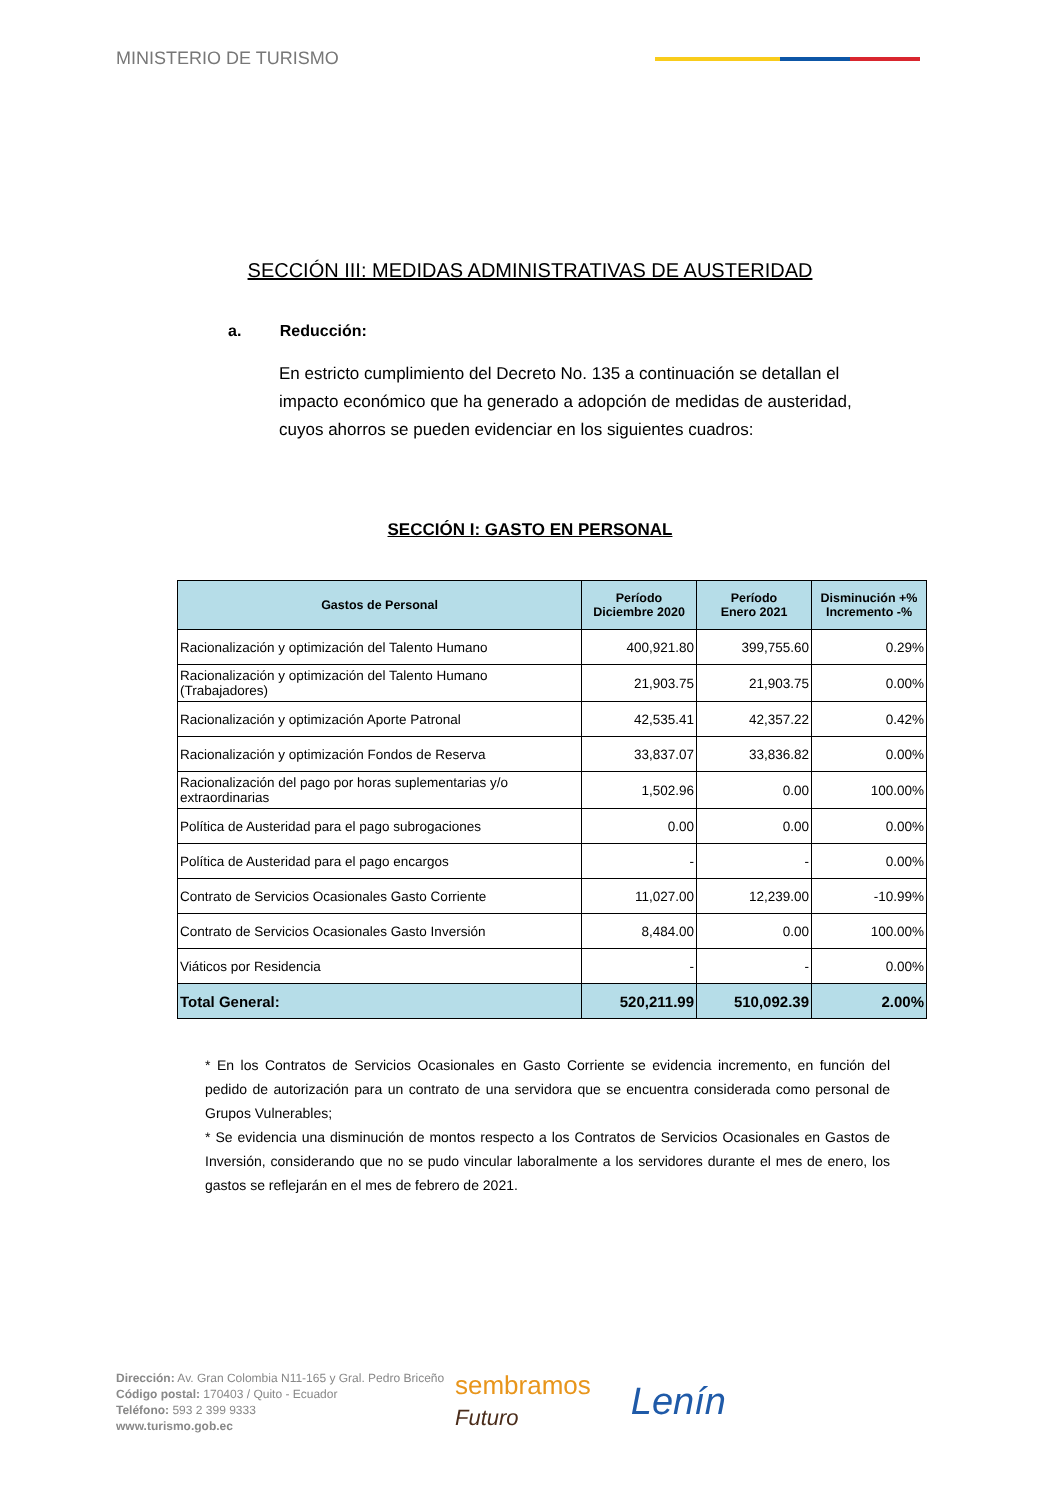MINISTERIO DE TURISMO
SECCIÓN III: MEDIDAS ADMINISTRATIVAS DE AUSTERIDAD
a. Reducción:
En estricto cumplimiento del Decreto No. 135 a continuación se detallan el impacto económico que ha generado a adopción de medidas de austeridad, cuyos ahorros se pueden evidenciar en los siguientes cuadros:
SECCIÓN I: GASTO EN PERSONAL
| Gastos de Personal | Período Diciembre 2020 | Período Enero 2021 | Disminución +% Incremento -% |
| --- | --- | --- | --- |
| Racionalización y optimización del Talento Humano | 400,921.80 | 399,755.60 | 0.29% |
| Racionalización y optimización del Talento Humano (Trabajadores) | 21,903.75 | 21,903.75 | 0.00% |
| Racionalización y optimización Aporte Patronal | 42,535.41 | 42,357.22 | 0.42% |
| Racionalización y optimización Fondos de Reserva | 33,837.07 | 33,836.82 | 0.00% |
| Racionalización del pago por horas suplementarias y/o extraordinarias | 1,502.96 | 0.00 | 100.00% |
| Política de Austeridad para el pago subrogaciones | 0.00 | 0.00 | 0.00% |
| Política de Austeridad para el pago encargos | - | - | 0.00% |
| Contrato de Servicios Ocasionales Gasto Corriente | 11,027.00 | 12,239.00 | -10.99% |
| Contrato de Servicios Ocasionales Gasto Inversión | 8,484.00 | 0.00 | 100.00% |
| Viáticos por Residencia | - | - | 0.00% |
| Total General: | 520,211.99 | 510,092.39 | 2.00% |
* En los Contratos de Servicios Ocasionales en Gasto Corriente se evidencia incremento, en función del pedido de autorización para un contrato de una servidora que se encuentra considerada como personal de Grupos Vulnerables;
* Se evidencia una disminución de montos respecto a los Contratos de Servicios Ocasionales en Gastos de Inversión, considerando que no se pudo vincular laboralmente a los servidores durante el mes de enero, los gastos se reflejarán en el mes de febrero de 2021.
Dirección: Av. Gran Colombia N11-165 y Gral. Pedro Briceño
Código postal: 170403 / Quito - Ecuador
Teléfono: 593 2 399 9333
www.turismo.gob.ec
sembramos
Futuro
Lenín